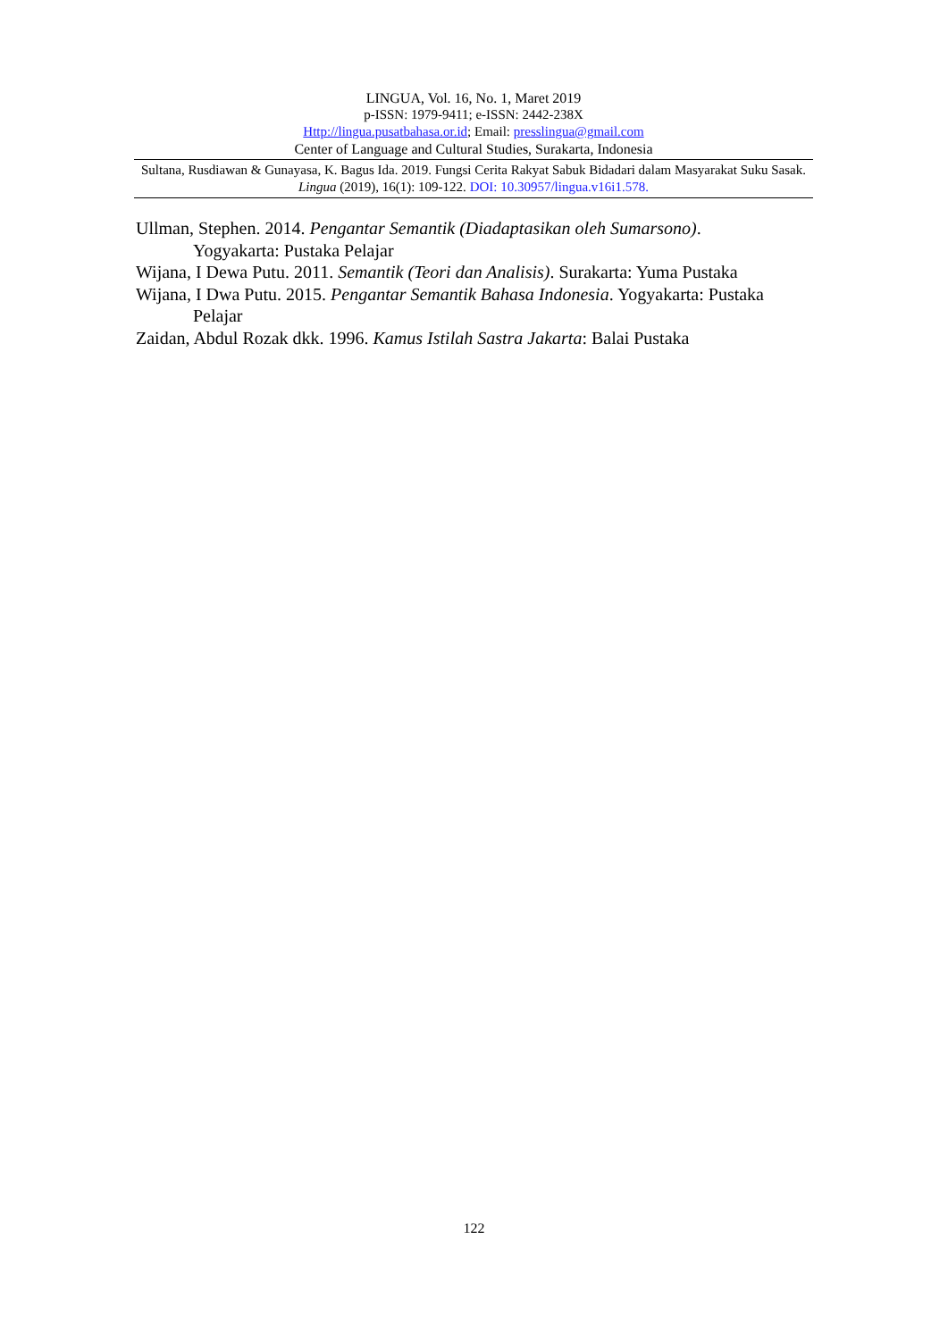LINGUA, Vol. 16, No. 1, Maret 2019
p-ISSN: 1979-9411; e-ISSN: 2442-238X
Http://lingua.pusatbahasa.or.id; Email: presslingua@gmail.com
Center of Language and Cultural Studies, Surakarta, Indonesia
Sultana, Rusdiawan & Gunayasa, K. Bagus Ida. 2019. Fungsi Cerita Rakyat Sabuk Bidadari dalam Masyarakat Suku Sasak. Lingua (2019), 16(1): 109-122. DOI: 10.30957/lingua.v16i1.578.
Ullman, Stephen. 2014. Pengantar Semantik (Diadaptasikan oleh Sumarsono). Yogyakarta: Pustaka Pelajar
Wijana, I Dewa Putu. 2011. Semantik (Teori dan Analisis). Surakarta: Yuma Pustaka
Wijana, I Dwa Putu. 2015. Pengantar Semantik Bahasa Indonesia. Yogyakarta: Pustaka Pelajar
Zaidan, Abdul Rozak dkk. 1996. Kamus Istilah Sastra Jakarta: Balai Pustaka
122